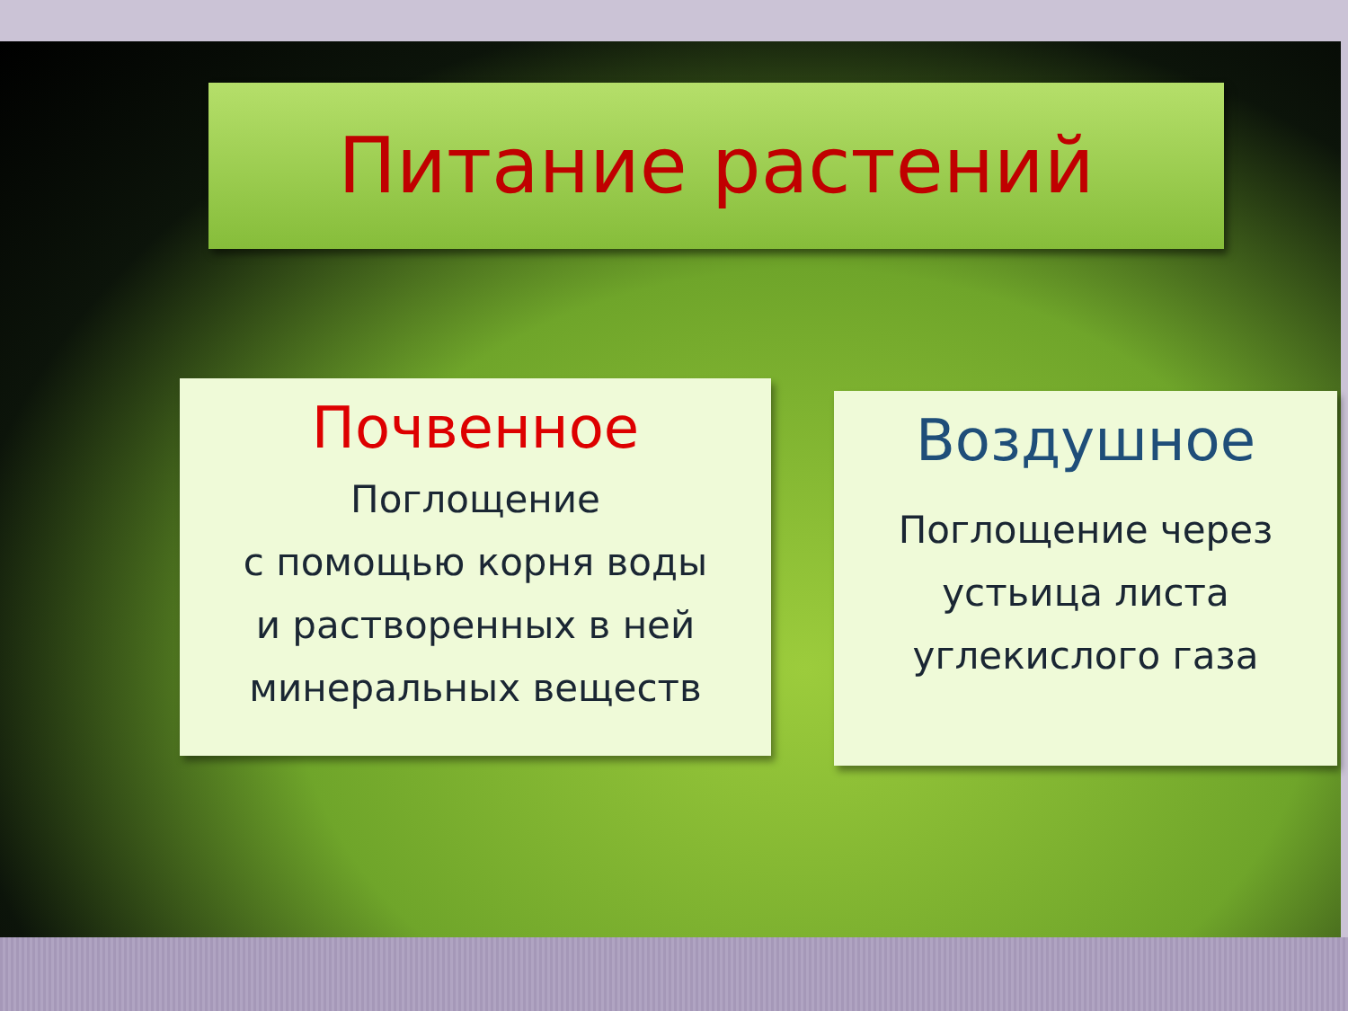Питание растений
Почвенное
Поглощение
с помощью корня воды
и растворенных в ней
минеральных веществ
Воздушное
Поглощение через
устьица листа
углекислого газа